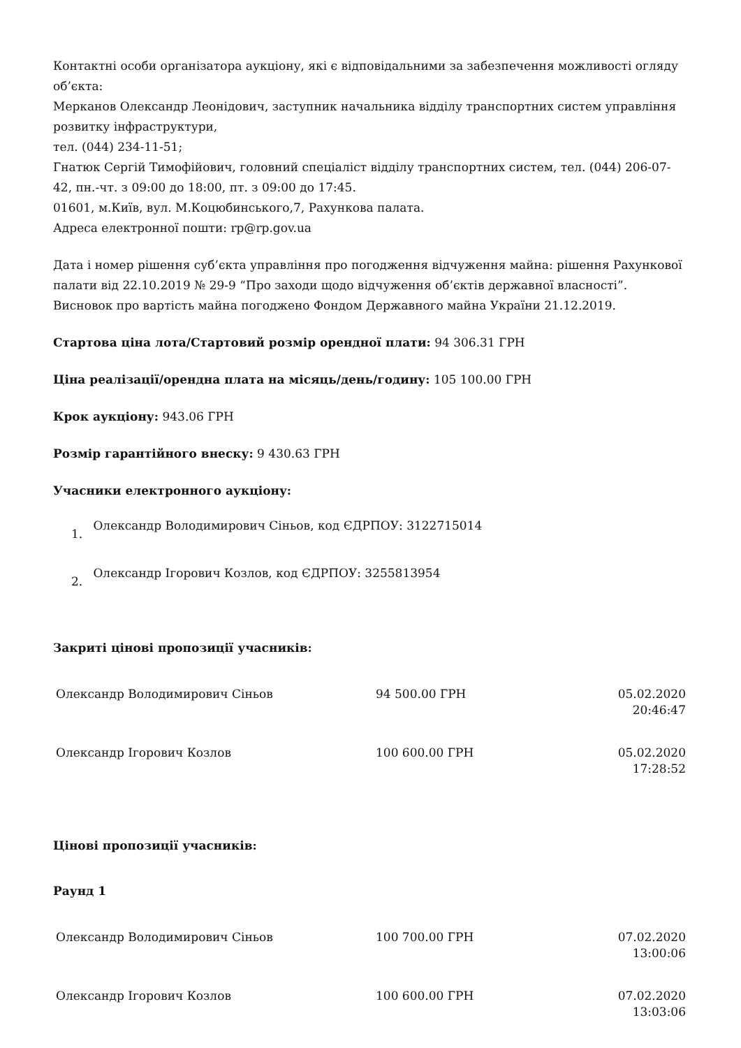Контактні особи організатора аукціону, які є відповідальними за забезпечення можливості огляду об’єкта:
Мерканов Олександр Леонідович, заступник начальника відділу транспортних систем управління розвитку інфраструктури,
тел. (044) 234-11-51;
Гнатюк Сергій Тимофійович, головний спеціаліст відділу транспортних систем, тел. (044) 206-07-42, пн.-чт. з 09:00 до 18:00, пт. з 09:00 до 17:45.
01601, м.Київ, вул. М.Коцюбинського,7, Рахункова палата.
Адреса електронної пошти: rp@rp.gov.ua
Дата і номер рішення суб’єкта управління про погодження відчуження майна: рішення Рахункової палати від 22.10.2019 № 29-9 “Про заходи щодо відчуження об’єктів державної власності”.
Висновок про вартість майна погоджено Фондом Державного майна України 21.12.2019.
Стартова ціна лота/Стартовий розмір орендної плати: 94 306.31 ГРН
Ціна реалізації/орендна плата на місяць/день/годину: 105 100.00 ГРН
Крок аукціону: 943.06 ГРН
Розмір гарантійного внеску: 9 430.63 ГРН
Учасники електронного аукціону:
1. Олександр Володимирович Сіньов, код ЄДРПОУ: 3122715014
2. Олександр Ігорович Козлов, код ЄДРПОУ: 3255813954
Закриті цінові пропозиції учасників:
| Олександр Володимирович Сіньов | 94 500.00 ГРН | 05.02.2020 20:46:47 |
| Олександр Ігорович Козлов | 100 600.00 ГРН | 05.02.2020 17:28:52 |
Цінові пропозиції учасників:
Раунд 1
| Олександр Володимирович Сіньов | 100 700.00 ГРН | 07.02.2020 13:00:06 |
| Олександр Ігорович Козлов | 100 600.00 ГРН | 07.02.2020 13:03:06 |